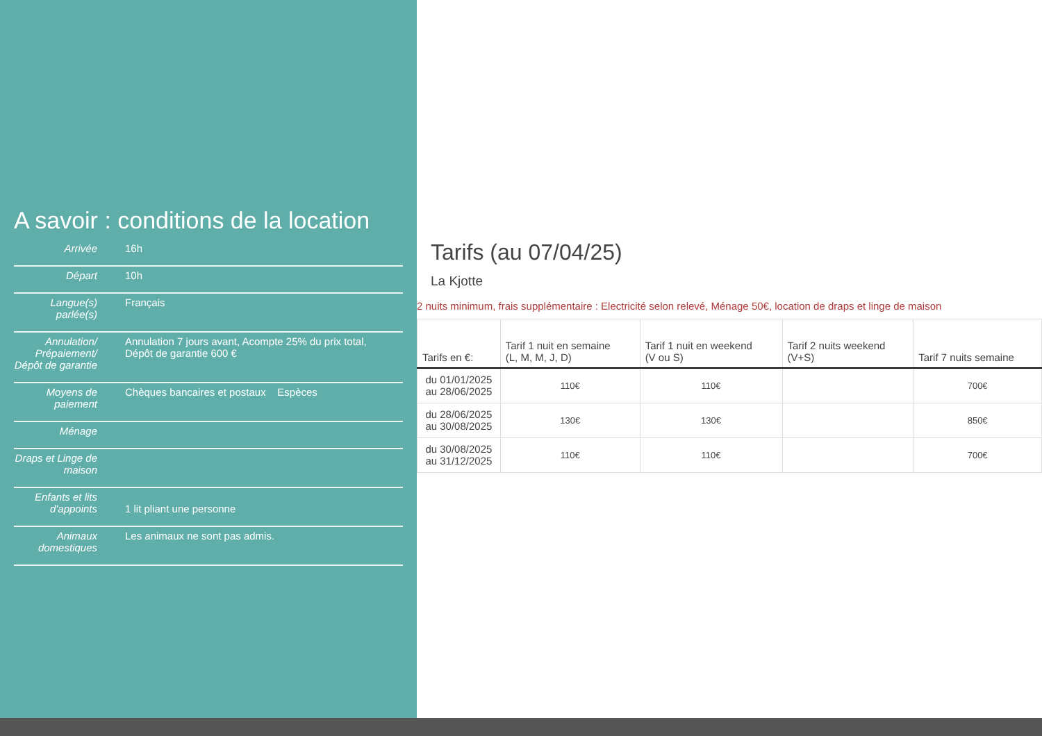A savoir : conditions de la location
| Arrivée | 16h |
| Départ | 10h |
| Langue(s) parlée(s) | Français |
| Annulation/ Prépaiement/ Dépôt de garantie | Annulation 7 jours avant, Acompte 25% du prix total, Dépôt de garantie 600 € |
| Moyens de paiement | Chèques bancaires et postaux Espèces |
| Ménage | |
| Draps et Linge de maison | |
| Enfants et lits d'appoints | 1 lit pliant une personne |
| Animaux domestiques | Les animaux ne sont pas admis. |
Tarifs (au 07/04/25)
La Kjotte
2 nuits minimum, frais supplémentaire : Electricité selon relevé, Ménage 50€, location de draps et linge de maison
| Tarifs en €: | Tarif 1 nuit en semaine (L, M, M, J, D) | Tarif 1 nuit en weekend (V ou S) | Tarif 2 nuits weekend (V+S) | Tarif 7 nuits semaine |
| --- | --- | --- | --- | --- |
| du 01/01/2025 au 28/06/2025 | 110€ | 110€ | | 700€ |
| du 28/06/2025 au 30/08/2025 | 130€ | 130€ | | 850€ |
| du 30/08/2025 au 31/12/2025 | 110€ | 110€ | | 700€ |